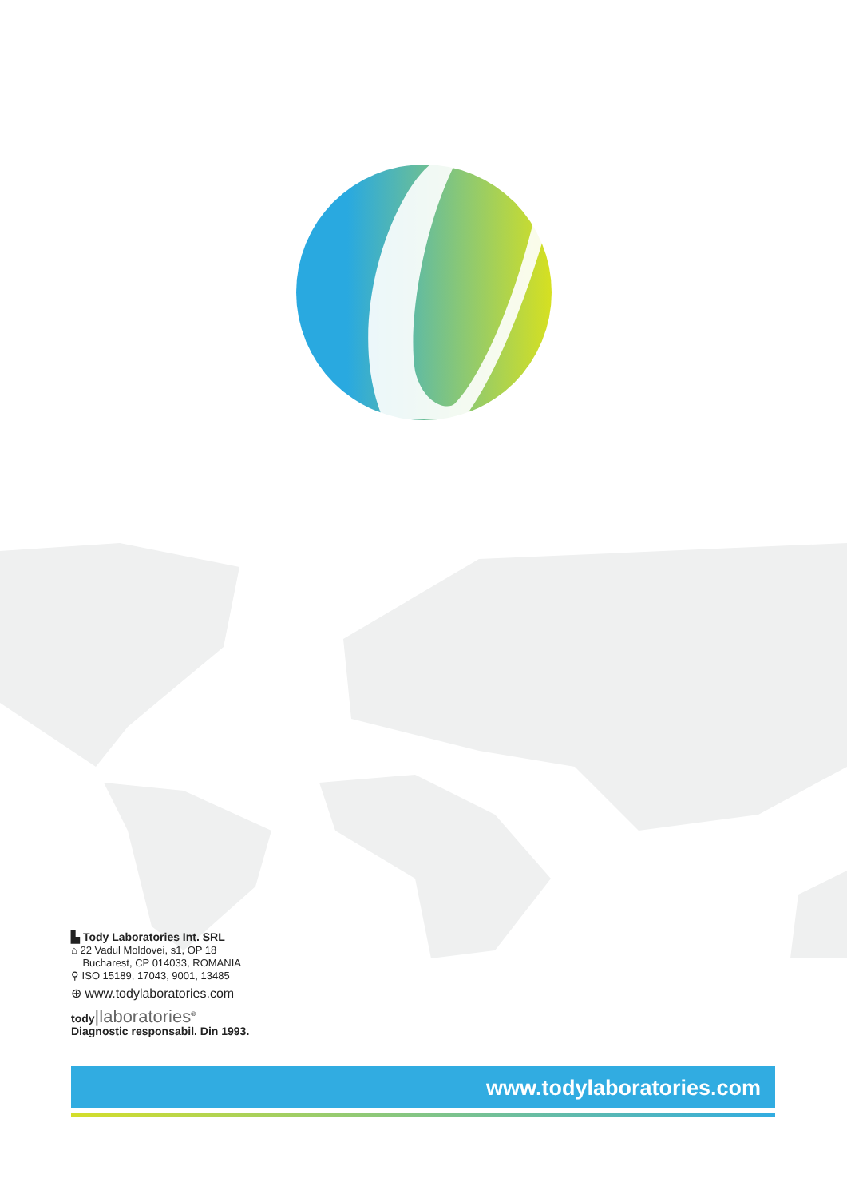▙ Tody Laboratories Int. SRL
⌂ 22 Vadul Moldovei, s1, OP 18
Bucharest, CP 014033, ROMANIA
⚲ ISO 15189, 17043, 9001, 13485
⊕ www.todylaboratories.com
tody|laboratories<sup>®</sup>
Diagnostic responsabil. Din 1993.
www.todylaboratories.com